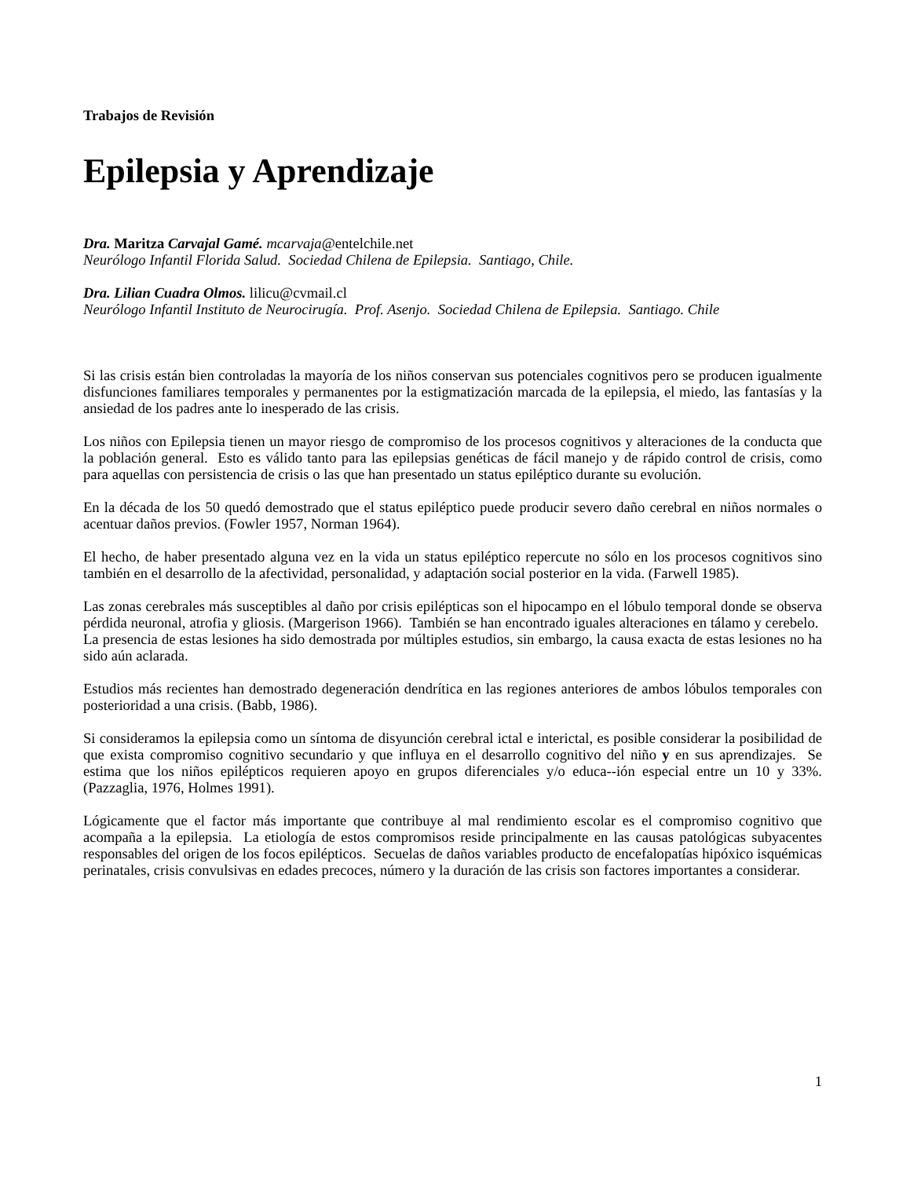Trabajos de Revisión
Epilepsia y Aprendizaje
Dra. Maritza Carvajal Gamé. mcarvaja@entelchile.net
Neurólogo Infantil Florida Salud. Sociedad Chilena de Epilepsia. Santiago, Chile.
Dra. Lilian Cuadra Olmos. lilicu@cvmail.cl
Neurólogo Infantil Instituto de Neurocirugía. Prof. Asenjo. Sociedad Chilena de Epilepsia. Santiago. Chile
Si las crisis están bien controladas la mayoría de los niños conservan sus potenciales cognitivos pero se producen igualmente disfunciones familiares temporales y permanentes por la estigmatización marcada de la epilepsia, el miedo, las fantasías y la ansiedad de los padres ante lo inesperado de las crisis.
Los niños con Epilepsia tienen un mayor riesgo de compromiso de los procesos cognitivos y alteraciones de la conducta que la población general. Esto es válido tanto para las epilepsias genéticas de fácil manejo y de rápido control de crisis, como para aquellas con persistencia de crisis o las que han presentado un status epiléptico durante su evolución.
En la década de los 50 quedó demostrado que el status epiléptico puede producir severo daño cerebral en niños normales o acentuar daños previos. (Fowler 1957, Norman 1964).
El hecho, de haber presentado alguna vez en la vida un status epiléptico repercute no sólo en los procesos cognitivos sino también en el desarrollo de la afectividad, personalidad, y adaptación social posterior en la vida. (Farwell 1985).
Las zonas cerebrales más susceptibles al daño por crisis epilépticas son el hipocampo en el lóbulo temporal donde se observa pérdida neuronal, atrofia y gliosis. (Margerison 1966). También se han encontrado iguales alteraciones en tálamo y cerebelo. La presencia de estas lesiones ha sido demostrada por múltiples estudios, sin embargo, la causa exacta de estas lesiones no ha sido aún aclarada.
Estudios más recientes han demostrado degeneración dendrítica en las regiones anteriores de ambos lóbulos temporales con posterioridad a una crisis. (Babb, 1986).
Si consideramos la epilepsia como un síntoma de disyunción cerebral ictal e interictal, es posible considerar la posibilidad de que exista compromiso cognitivo secundario y que influya en el desarrollo cognitivo del niño y en sus aprendizajes. Se estima que los niños epilépticos requieren apoyo en grupos diferenciales y/o educa--ión especial entre un 10 y 33%. (Pazzaglia, 1976, Holmes 1991).
Lógicamente que el factor más importante que contribuye al mal rendimiento escolar es el compromiso cognitivo que acompaña a la epilepsia. La etiología de estos compromisos reside principalmente en las causas patológicas subyacentes responsables del origen de los focos epilépticos. Secuelas de daños variables producto de encefalopatías hipóxico isquémicas perinatales, crisis convulsivas en edades precoces, número y la duración de las crisis son factores importantes a considerar.
1